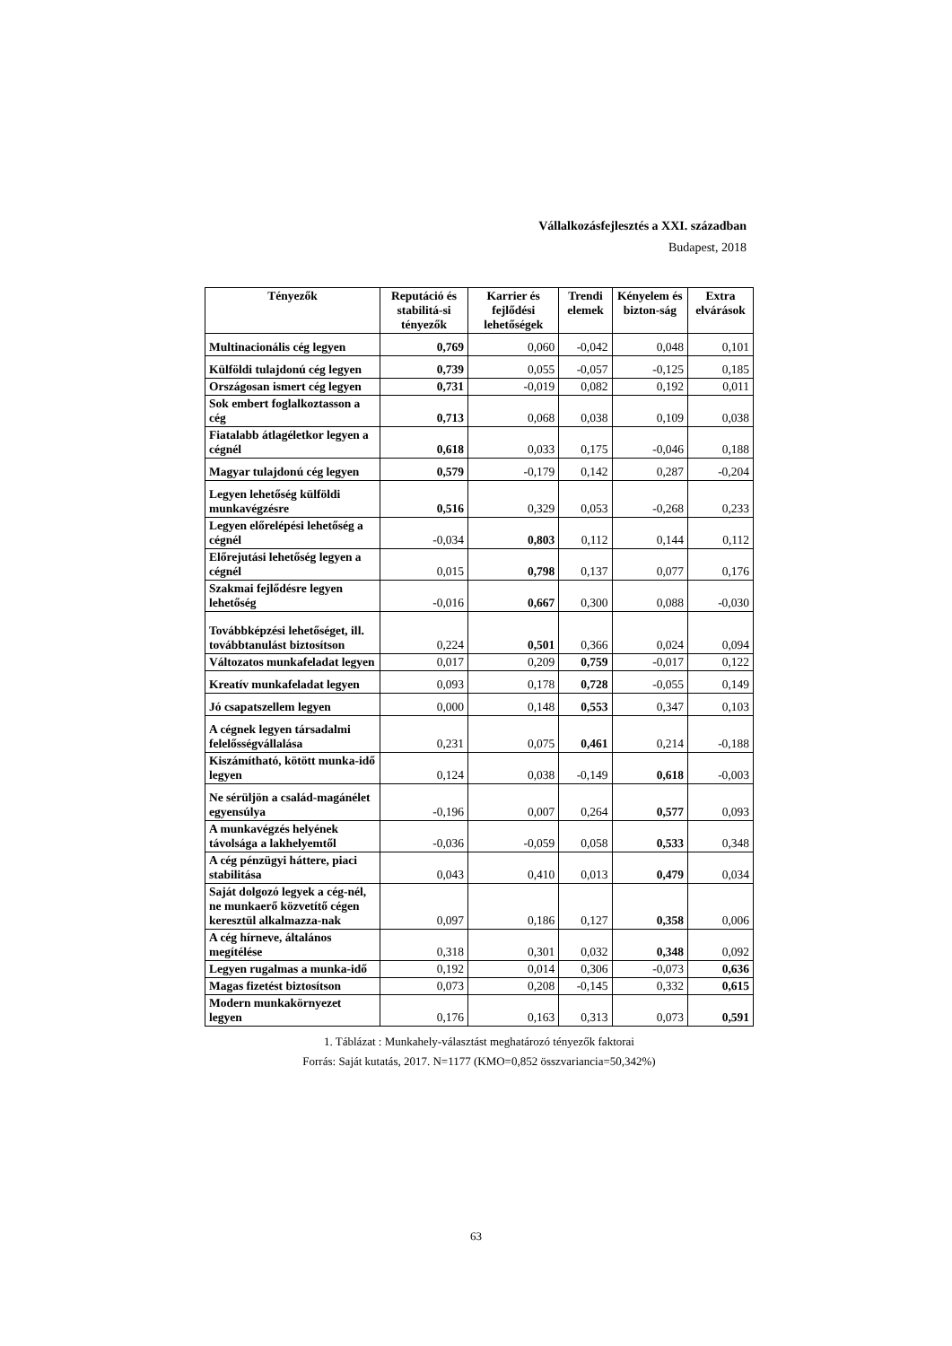Vállalkozásfejlesztés a XXI. században
Budapest, 2018
| Tényezők | Reputáció és stabilitá-si tényezők | Karrier és fejlődési lehetőségek | Trendi elemek | Kényelem és bizton-ság | Extra elvárások |
| --- | --- | --- | --- | --- | --- |
| Multinacionális cég legyen | 0,769 | 0,060 | -0,042 | 0,048 | 0,101 |
| Külföldi tulajdonú cég legyen | 0,739 | 0,055 | -0,057 | -0,125 | 0,185 |
| Országosan ismert cég legyen | 0,731 | -0,019 | 0,082 | 0,192 | 0,011 |
| Sok embert foglalkoztasson a cég | 0,713 | 0,068 | 0,038 | 0,109 | 0,038 |
| Fiatalabb átlagéletkor legyen a cégnél | 0,618 | 0,033 | 0,175 | -0,046 | 0,188 |
| Magyar tulajdonú cég legyen | 0,579 | -0,179 | 0,142 | 0,287 | -0,204 |
| Legyen lehetőség külföldi munkavégzésre | 0,516 | 0,329 | 0,053 | -0,268 | 0,233 |
| Legyen előrelépési lehetőség a cégnél | -0,034 | 0,803 | 0,112 | 0,144 | 0,112 |
| Előrejutási lehetőség legyen a cégnél | 0,015 | 0,798 | 0,137 | 0,077 | 0,176 |
| Szakmai fejlődésre legyen lehetőség | -0,016 | 0,667 | 0,300 | 0,088 | -0,030 |
| Továbbképzési lehetőséget, ill. továbbtanulást biztosítson | 0,224 | 0,501 | 0,366 | 0,024 | 0,094 |
| Változatos munkafeladat legyen | 0,017 | 0,209 | 0,759 | -0,017 | 0,122 |
| Kreatív munkafeladat legyen | 0,093 | 0,178 | 0,728 | -0,055 | 0,149 |
| Jó csapatszellem legyen | 0,000 | 0,148 | 0,553 | 0,347 | 0,103 |
| A cégnek legyen társadalmi felelősségvállalása | 0,231 | 0,075 | 0,461 | 0,214 | -0,188 |
| Kiszámítható, kötött munka-idő legyen | 0,124 | 0,038 | -0,149 | 0,618 | -0,003 |
| Ne sérüljön a család-magánélet egyensúlya | -0,196 | 0,007 | 0,264 | 0,577 | 0,093 |
| A munkavégzés helyének távolsága a lakhelyemtől | -0,036 | -0,059 | 0,058 | 0,533 | 0,348 |
| A cég pénzügyi háttere, piaci stabilitása | 0,043 | 0,410 | 0,013 | 0,479 | 0,034 |
| Saját dolgozó legyek a cég-nél, ne munkaerő közvetítő cégen keresztül alkalmazza-nak | 0,097 | 0,186 | 0,127 | 0,358 | 0,006 |
| A cég hírneve, általános megítélése | 0,318 | 0,301 | 0,032 | 0,348 | 0,092 |
| Legyen rugalmas a munka-idő | 0,192 | 0,014 | 0,306 | -0,073 | 0,636 |
| Magas fizetést biztosítson | 0,073 | 0,208 | -0,145 | 0,332 | 0,615 |
| Modern munkakörnyezet legyen | 0,176 | 0,163 | 0,313 | 0,073 | 0,591 |
1. Táblázat : Munkahely-választást meghatározó tényezők faktorai
Forrás: Saját kutatás, 2017. N=1177 (KMO=0,852 összvariancia=50,342%)
63